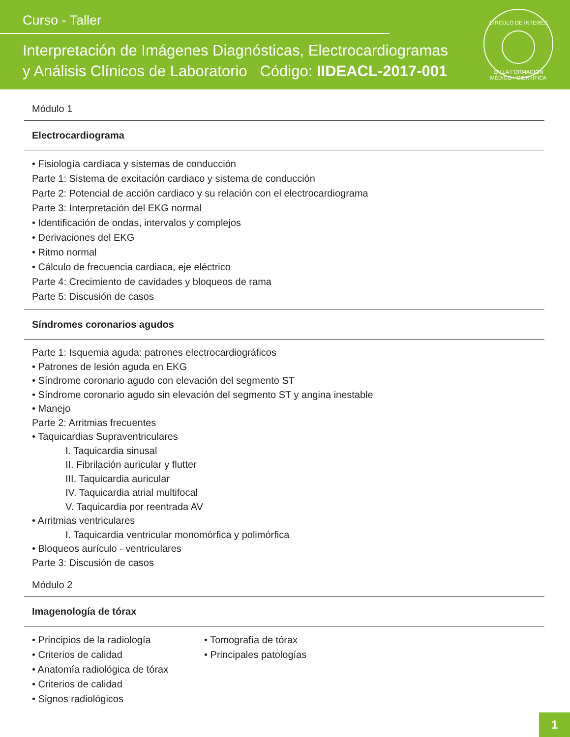Curso - Taller
Interpretación de Imágenes Diagnósticas, Electrocardiogramas
y Análisis Clínicos de Laboratorio Código: IIDEACL-2017-001
CÍRCULO DE INTERÉS
EN LA FORMACIÓN MÉDICO - CIENTÍFICA
Módulo 1
Electrocardiograma
• Fisiología cardíaca y sistemas de conducción
Parte 1: Sistema de excitación cardiaco y sistema de conducción
Parte 2: Potencial de acción cardiaco y su relación con el electrocardiograma
Parte 3: Interpretación del EKG normal
• Identificación de ondas, intervalos y complejos
• Derivaciones del EKG
• Ritmo normal
• Cálculo de frecuencia cardiaca, eje eléctrico
Parte 4: Crecimiento de cavidades y bloqueos de rama
Parte 5: Discusión de casos
Síndromes coronarios agudos
Parte 1: Isquemia aguda: patrones electrocardiográficos
• Patrones de lesión aguda en EKG
• Síndrome coronario agudo con elevación del segmento ST
• Síndrome coronario agudo sin elevación del segmento ST y angina inestable
• Manejo
Parte 2: Arritmias frecuentes
• Taquicardias Supraventriculares
I. Taquicardia sinusal
II. Fibrilación auricular y flutter
III. Taquicardia auricular
IV. Taquicardia atrial multifocal
V. Taquicardia por reentrada AV
• Arritmias ventriculares
I. Taquicardia ventricular monomórfica y polimórfica
• Bloqueos aurículo - ventriculares
Parte 3: Discusión de casos
Módulo 2
Imagenología de tórax
• Principios de la radiología
• Criterios de calidad
• Anatomía radiológica de tórax
• Criterios de calidad
• Signos radiológicos
• Tomografía de tórax
• Principales patologías
1